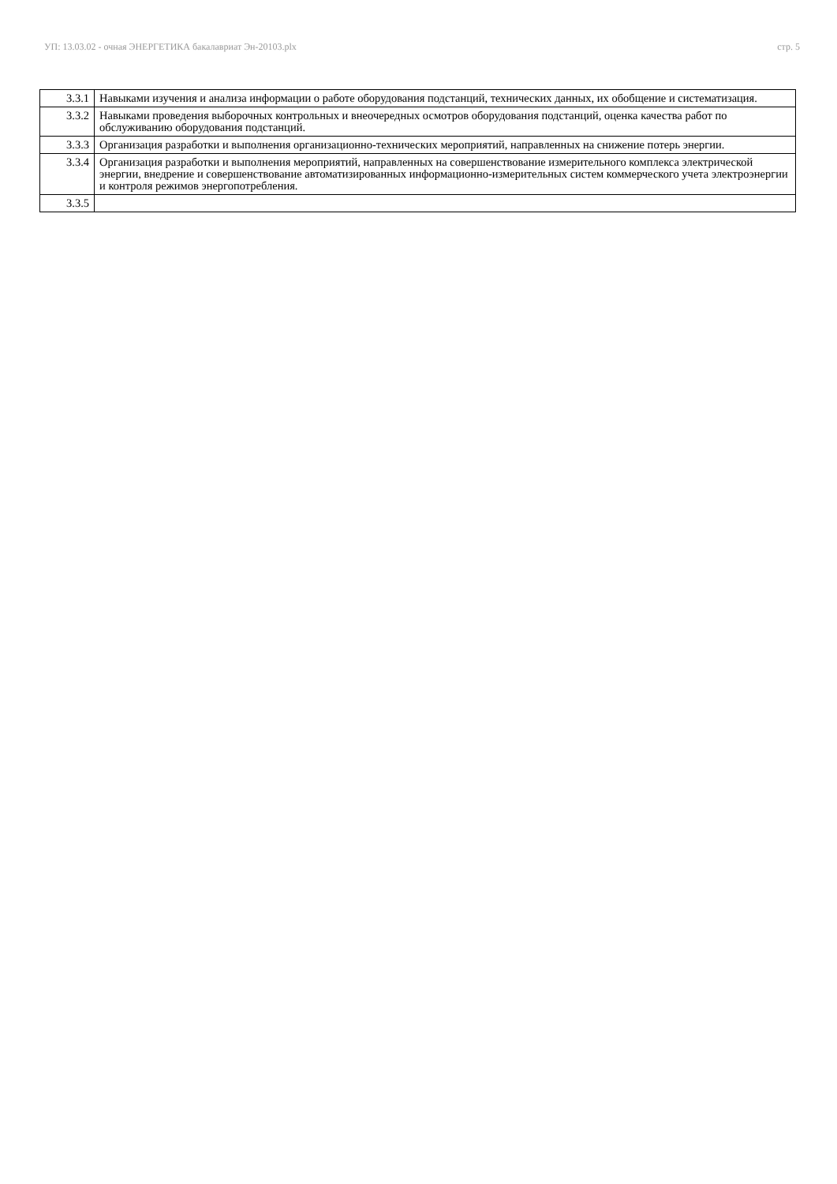УП: 13.03.02 - очная ЭНЕРГЕТИКА бакалавриат Эн-20103.plx стр. 5
| 3.3.1 | Навыками изучения и анализа информации о работе оборудования подстанций, технических данных, их обобщение и систематизация. |
| 3.3.2 | Навыками проведения выборочных контрольных и внеочередных осмотров оборудования подстанций, оценка качества работ по обслуживанию оборудования подстанций. |
| 3.3.3 | Организация разработки и выполнения организационно-технических мероприятий, направленных на снижение потерь энергии. |
| 3.3.4 | Организация разработки и выполнения мероприятий, направленных на совершенствование измерительного комплекса электрической энергии, внедрение и совершенствование автоматизированных информационно-измерительных систем коммерческого учета электроэнергии и контроля режимов энергопотребления. |
| 3.3.5 | |